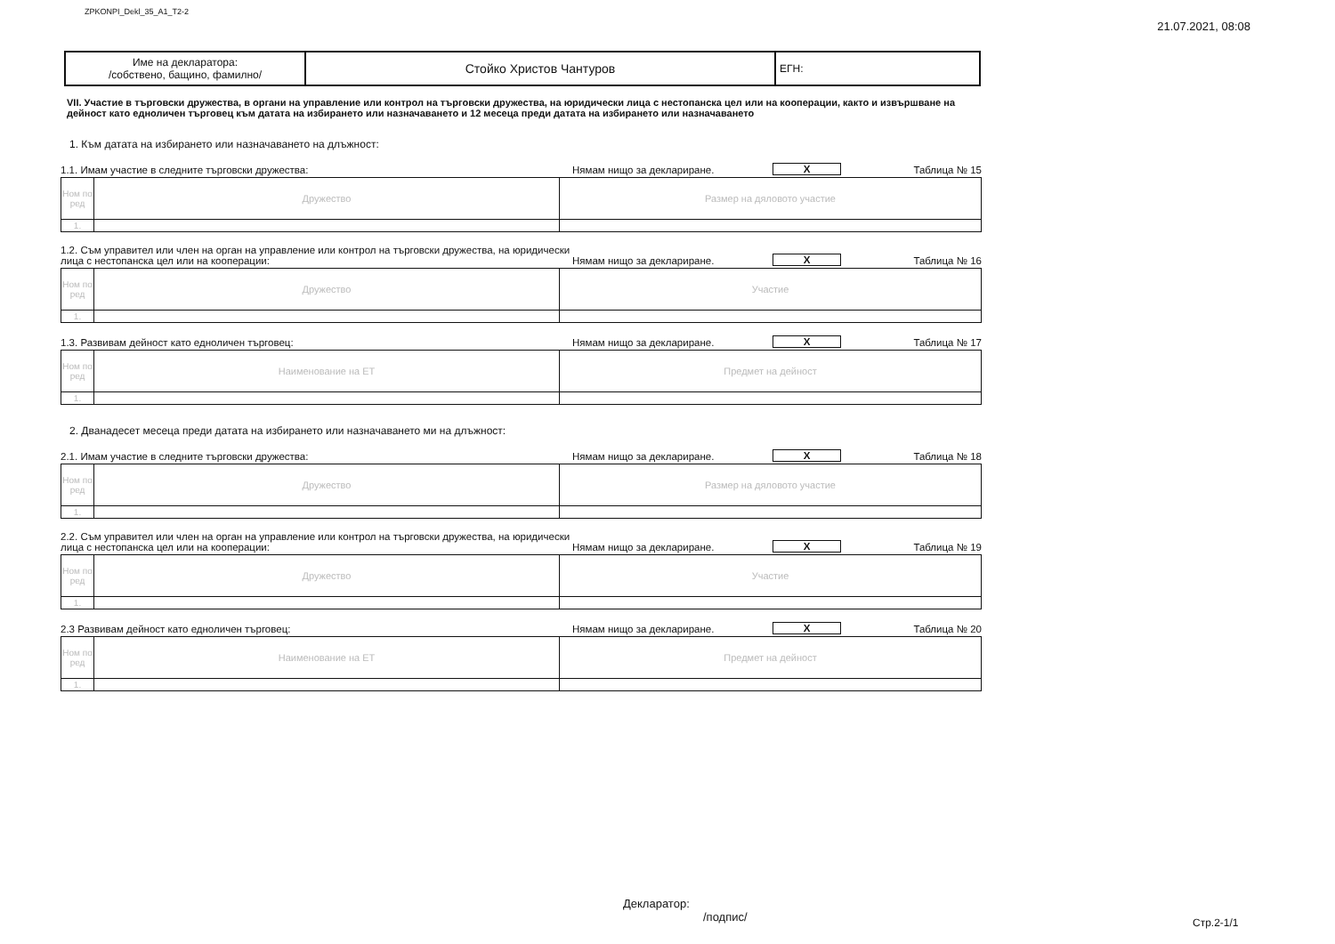ZPKONPI_Dekl_35_A1_T2-2 21.07.2021, 08:08
| Име на декларатора: /собствено, бащино, фамилно/ | Стойко Христов Чантуров | ЕГН: |
VII. Участие в търговски дружества, в органи на управление или контрол на търговски дружества, на юридически лица с нестопанска цел или на кооперации, както и извършване на дейност като едноличен търговец към датата на избирането или назначаването и 12 месеца преди датата на избирането или назначаването
1. Към датата на избирането или назначаването на длъжност:
1.1. Имам участие в следните търговски дружества: Нямам нищо за деклариране. X Таблица № 15
| Ном по ред | Дружество | Размер на дяловото участие |
| 1. | | |
1.2. Съм управител или член на орган на управление или контрол на търговски дружества, на юридически лица с нестопанска цел или на кооперации: Нямам нищо за деклариране. X Таблица № 16
| Ном по ред | Дружество | Участие |
| 1. | | |
1.3. Развивам дейност като едноличен търговец: Нямам нищо за деклариране. X Таблица № 17
| Ном по ред | Наименование на ЕТ | Предмет на дейност |
| 1. | | |
2. Дванадесет месеца преди датата на избирането или назначаването ми на длъжност:
2.1. Имам участие в следните търговски дружества: Нямам нищо за деклариране. X Таблица № 18
| Ном по ред | Дружество | Размер на дяловото участие |
| 1. | | |
2.2. Съм управител или член на орган на управление или контрол на търговски дружества, на юридически лица с нестопанска цел или на кооперации: Нямам нищо за деклариране. X Таблица № 19
| Ном по ред | Дружество | Участие |
| 1. | | |
2.3 Развивам дейност като едноличен търговец: Нямам нищо за деклариране. X Таблица № 20
| Ном по ред | Наименование на ЕТ | Предмет на дейност |
| 1. | | |
Декларатор:
/подпис/
Стр.2-1/1